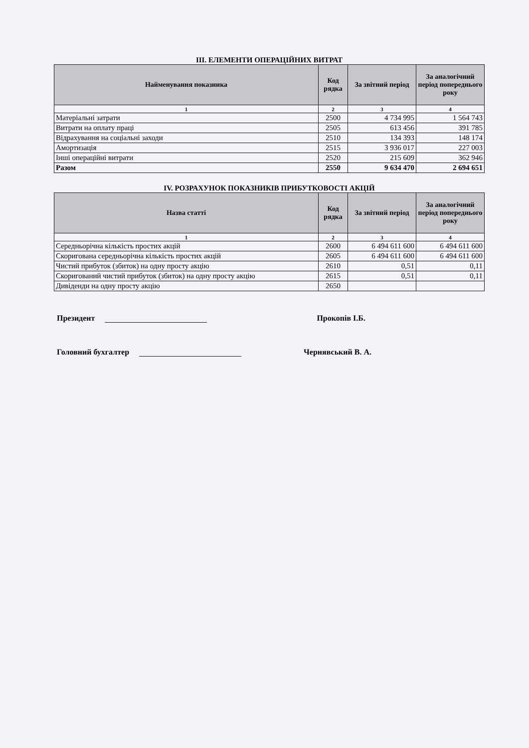III. ЕЛЕМЕНТИ ОПЕРАЦІЙНИХ ВИТРАТ
| Найменування показника | Код рядка | За звітний період | За аналогічний період попереднього року |
| --- | --- | --- | --- |
| 1 | 2 | 3 | 4 |
| Матеріальні затрати | 2500 | 4 734 995 | 1 564 743 |
| Витрати на оплату праці | 2505 | 613 456 | 391 785 |
| Відрахування на соціальні заходи | 2510 | 134 393 | 148 174 |
| Амортизація | 2515 | 3 936 017 | 227 003 |
| Інші операційні витрати | 2520 | 215 609 | 362 946 |
| Разом | 2550 | 9 634 470 | 2 694 651 |
IV. РОЗРАХУНОК ПОКАЗНИКІВ ПРИБУТКОВОСТІ АКЦІЙ
| Назва статті | Код рядка | За звітний період | За аналогічний період попереднього року |
| --- | --- | --- | --- |
| 1 | 2 | 3 | 4 |
| Середньорічна кількість простих акцій | 2600 | 6 494 611 600 | 6 494 611 600 |
| Скоригована середньорічна кількість простих акцій | 2605 | 6 494 611 600 | 6 494 611 600 |
| Чистий прибуток (збиток) на одну просту акцію | 2610 | 0,51 | 0,11 |
| Скоригований чистий прибуток (збиток) на одну просту акцію | 2615 | 0,51 | 0,11 |
| Дивіденди на одну просту акцію | 2650 | | |
Президент Прокопів І.Б.
Головний бухгалтер Чернявський В. А.